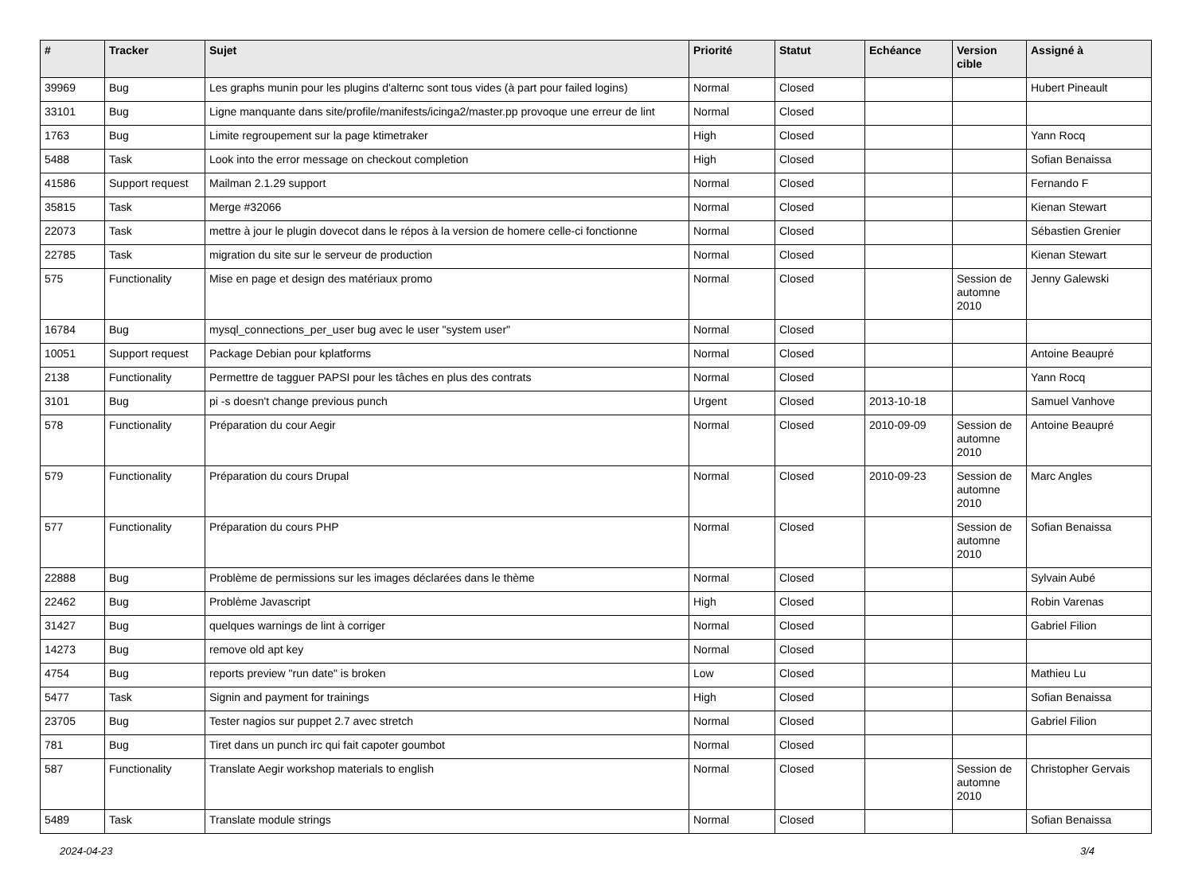| # | Tracker | Sujet | Priorité | Statut | Echéance | Version cible | Assigné à |
| --- | --- | --- | --- | --- | --- | --- | --- |
| 39969 | Bug | Les graphs munin pour les plugins d'alternc sont tous vides (à part pour failed logins) | Normal | Closed | | | Hubert Pineault |
| 33101 | Bug | Ligne manquante dans site/profile/manifests/icinga2/master.pp provoque une erreur de lint | Normal | Closed | | | |
| 1763 | Bug | Limite regroupement sur la page ktimetraker | High | Closed | | | Yann Rocq |
| 5488 | Task | Look into the error message on checkout completion | High | Closed | | | Sofian Benaissa |
| 41586 | Support request | Mailman 2.1.29 support | Normal | Closed | | | Fernando F |
| 35815 | Task | Merge #32066 | Normal | Closed | | | Kienan Stewart |
| 22073 | Task | mettre à jour le plugin dovecot dans le répos à la version de homere celle-ci fonctionne | Normal | Closed | | | Sébastien Grenier |
| 22785 | Task | migration du site sur le serveur de production | Normal | Closed | | | Kienan Stewart |
| 575 | Functionality | Mise en page et design des matériaux promo | Normal | Closed | | Session de automne 2010 | Jenny Galewski |
| 16784 | Bug | mysql_connections_per_user bug avec le user "system user" | Normal | Closed | | | |
| 10051 | Support request | Package Debian pour kplatforms | Normal | Closed | | | Antoine Beaupré |
| 2138 | Functionality | Permettre de tagguer PAPSI pour les tâches en plus des contrats | Normal | Closed | | | Yann Rocq |
| 3101 | Bug | pi -s doesn't change previous punch | Urgent | Closed | 2013-10-18 | | Samuel Vanhove |
| 578 | Functionality | Préparation du cour Aegir | Normal | Closed | 2010-09-09 | Session de automne 2010 | Antoine Beaupré |
| 579 | Functionality | Préparation du cours Drupal | Normal | Closed | 2010-09-23 | Session de automne 2010 | Marc Angles |
| 577 | Functionality | Préparation du cours PHP | Normal | Closed | | Session de automne 2010 | Sofian Benaissa |
| 22888 | Bug | Problème de permissions sur les images déclarées dans le thème | Normal | Closed | | | Sylvain Aubé |
| 22462 | Bug | Problème Javascript | High | Closed | | | Robin Varenas |
| 31427 | Bug | quelques warnings de lint à corriger | Normal | Closed | | | Gabriel Filion |
| 14273 | Bug | remove old apt key | Normal | Closed | | | |
| 4754 | Bug | reports preview "run date" is broken | Low | Closed | | | Mathieu Lu |
| 5477 | Task | Signin and payment for trainings | High | Closed | | | Sofian Benaissa |
| 23705 | Bug | Tester nagios sur puppet 2.7 avec stretch | Normal | Closed | | | Gabriel Filion |
| 781 | Bug | Tiret dans un punch irc qui fait capoter goumbot | Normal | Closed | | | |
| 587 | Functionality | Translate Aegir workshop materials to english | Normal | Closed | | Session de automne 2010 | Christopher Gervais |
| 5489 | Task | Translate module strings | Normal | Closed | | | Sofian Benaissa |
2024-04-23 3/4